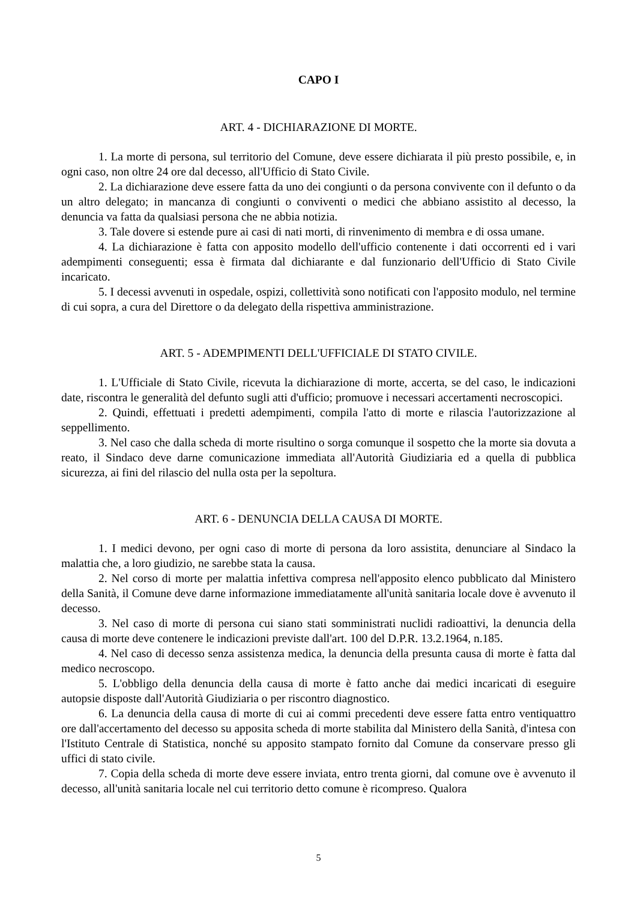CAPO I
ART. 4 - DICHIARAZIONE DI MORTE.
1. La morte di persona, sul territorio del Comune, deve essere dichiarata il più presto possibile, e, in ogni caso, non oltre 24 ore dal decesso, all'Ufficio di Stato Civile.
2. La dichiarazione deve essere fatta da uno dei congiunti o da persona convivente con il defunto o da un altro delegato; in mancanza di congiunti o conviventi o medici che abbiano assistito al decesso, la denuncia va fatta da qualsiasi persona che ne abbia notizia.
3. Tale dovere si estende pure ai casi di nati morti, di rinvenimento di membra e di ossa umane.
4. La dichiarazione è fatta con apposito modello dell'ufficio contenente i dati occorrenti ed i vari adempimenti conseguenti; essa è firmata dal dichiarante e dal funzionario dell'Ufficio di Stato Civile incaricato.
5. I decessi avvenuti in ospedale, ospizi, collettività sono notificati con l'apposito modulo, nel termine di cui sopra, a cura del Direttore o da delegato della rispettiva amministrazione.
ART. 5 - ADEMPIMENTI DELL'UFFICIALE DI STATO CIVILE.
1. L'Ufficiale di Stato Civile, ricevuta la dichiarazione di morte, accerta, se del caso, le indicazioni date, riscontra le generalità del defunto sugli atti d'ufficio; promuove i necessari accertamenti necroscopici.
2. Quindi, effettuati i predetti adempimenti, compila l'atto di morte e rilascia l'autorizzazione al seppellimento.
3. Nel caso che dalla scheda di morte risultino o sorga comunque il sospetto che la morte sia dovuta a reato, il Sindaco deve darne comunicazione immediata all'Autorità Giudiziaria ed a quella di pubblica sicurezza, ai fini del rilascio del nulla osta per la sepoltura.
ART. 6 - DENUNCIA DELLA CAUSA DI MORTE.
1. I medici devono, per ogni caso di morte di persona da loro assistita, denunciare al Sindaco la malattia che, a loro giudizio, ne sarebbe stata la causa.
2. Nel corso di morte per malattia infettiva compresa nell'apposito elenco pubblicato dal Ministero della Sanità, il Comune deve darne informazione immediatamente all'unità sanitaria locale dove è avvenuto il decesso.
3. Nel caso di morte di persona cui siano stati somministrati nuclidi radioattivi, la denuncia della causa di morte deve contenere le indicazioni previste dall'art. 100 del D.P.R. 13.2.1964, n.185.
4. Nel caso di decesso senza assistenza medica, la denuncia della presunta causa di morte è fatta dal medico necroscopo.
5. L'obbligo della denuncia della causa di morte è fatto anche dai medici incaricati di eseguire autopsie disposte dall'Autorità Giudiziaria o per riscontro diagnostico.
6. La denuncia della causa di morte di cui ai commi precedenti deve essere fatta entro ventiquattro ore dall'accertamento del decesso su apposita scheda di morte stabilita dal Ministero della Sanità, d'intesa con l'Istituto Centrale di Statistica, nonché su apposito stampato fornito dal Comune da conservare presso gli uffici di stato civile.
7. Copia della scheda di morte deve essere inviata, entro trenta giorni, dal comune ove è avvenuto il decesso, all'unità sanitaria locale nel cui territorio detto comune è ricompreso. Qualora
5